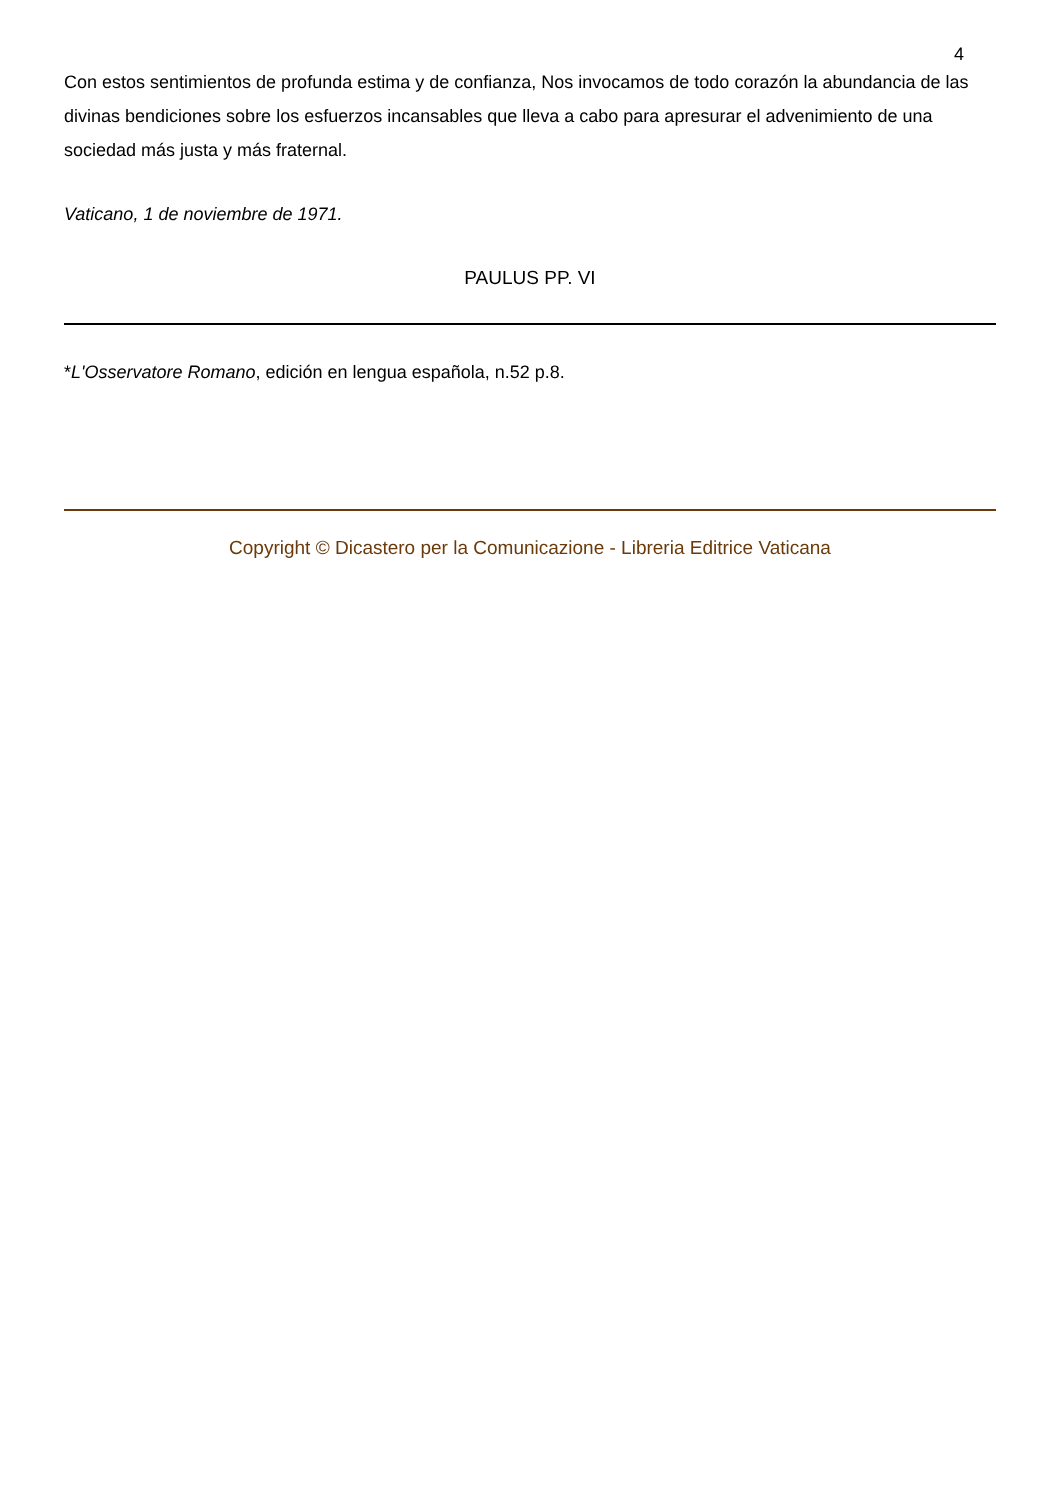4
Con estos sentimientos de profunda estima y de confianza, Nos invocamos de todo corazón la abundancia de las divinas bendiciones sobre los esfuerzos incansables que lleva a cabo para apresurar el advenimiento de una sociedad más justa y más fraternal.
Vaticano, 1 de noviembre de 1971.
PAULUS PP. VI
*L'Osservatore Romano, edición en lengua española, n.52 p.8.
Copyright © Dicastero per la Comunicazione - Libreria Editrice Vaticana